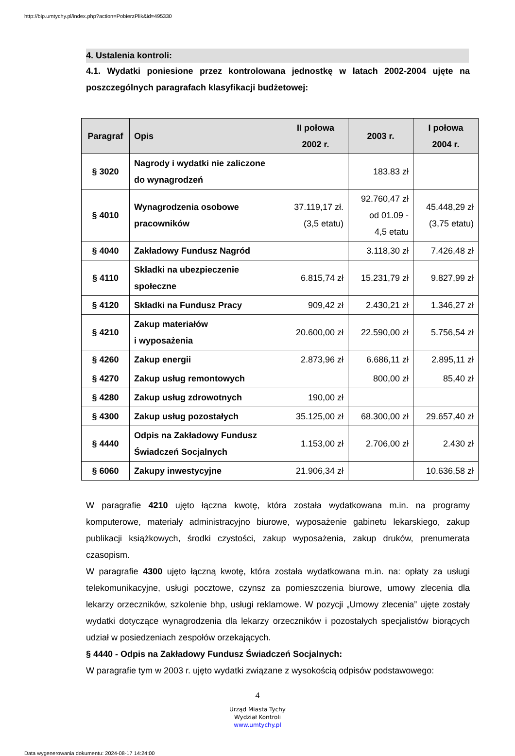http://bip.umtychy.pl/index.php?action=PobierzPlik&id=495330
4. Ustalenia kontroli:
4.1. Wydatki poniesione przez kontrolowana jednostkę w latach 2002-2004 ujęte na poszczególnych paragrafach klasyfikacji budżetowej:
| Paragraf | Opis | II połowa 2002 r. | 2003 r. | I połowa 2004 r. |
| --- | --- | --- | --- | --- |
| § 3020 | Nagrody i wydatki nie zaliczone do wynagrodzeń | | 183.83 zł | |
| § 4010 | Wynagrodzenia osobowe pracowników | 37.119,17 zł. (3,5 etatu) | 92.760,47 zł od 01.09 - 4,5 etatu | 45.448,29 zł (3,75 etatu) |
| § 4040 | Zakładowy Fundusz Nagród | | 3.118,30 zł | 7.426,48 zł |
| § 4110 | Składki na ubezpieczenie społeczne | 6.815,74 zł | 15.231,79 zł | 9.827,99 zł |
| § 4120 | Składki na Fundusz Pracy | 909,42 zł | 2.430,21 zł | 1.346,27 zł |
| § 4210 | Zakup materiałów i wyposażenia | 20.600,00 zł | 22.590,00 zł | 5.756,54 zł |
| § 4260 | Zakup energii | 2.873,96 zł | 6.686,11 zł | 2.895,11 zł |
| § 4270 | Zakup usług remontowych | | 800,00 zł | 85,40 zł |
| § 4280 | Zakup usług zdrowotnych | 190,00 zł | | |
| § 4300 | Zakup usług pozostałych | 35.125,00 zł | 68.300,00 zł | 29.657,40 zł |
| § 4440 | Odpis na Zakładowy Fundusz Świadczeń Socjalnych | 1.153,00 zł | 2.706,00 zł | 2.430 zł |
| § 6060 | Zakupy inwestycyjne | 21.906,34 zł | | 10.636,58 zł |
W paragrafie 4210 ujęto łączna kwotę, która została wydatkowana m.in. na programy komputerowe, materiały administracyjno biurowe, wyposażenie gabinetu lekarskiego, zakup publikacji książkowych, środki czystości, zakup wyposażenia, zakup druków, prenumerata czasopism.
W paragrafie 4300 ujęto łączną kwotę, która została wydatkowana m.in. na: opłaty za usługi telekomunikacyjne, usługi pocztowe, czynsz za pomieszczenia biurowe, umowy zlecenia dla lekarzy orzeczników, szkolenie bhp, usługi reklamowe. W pozycji „Umowy zlecenia” ujęte zostały wydatki dotyczące wynagrodzenia dla lekarzy orzeczników i pozostałych specjalistów biorących udział w posiedzeniach zespołów orzekających.
§ 4440 - Odpis na Zakładowy Fundusz Świadczeń Socjalnych:
W paragrafie tym w 2003 r. ujęto wydatki związane z wysokością odpisów podstawowego:
4
Urząd Miasta Tychy
Wydział Kontroli
www.umtychy.pl
Data wygenerowania dokumentu: 2024-08-17 14:24:00